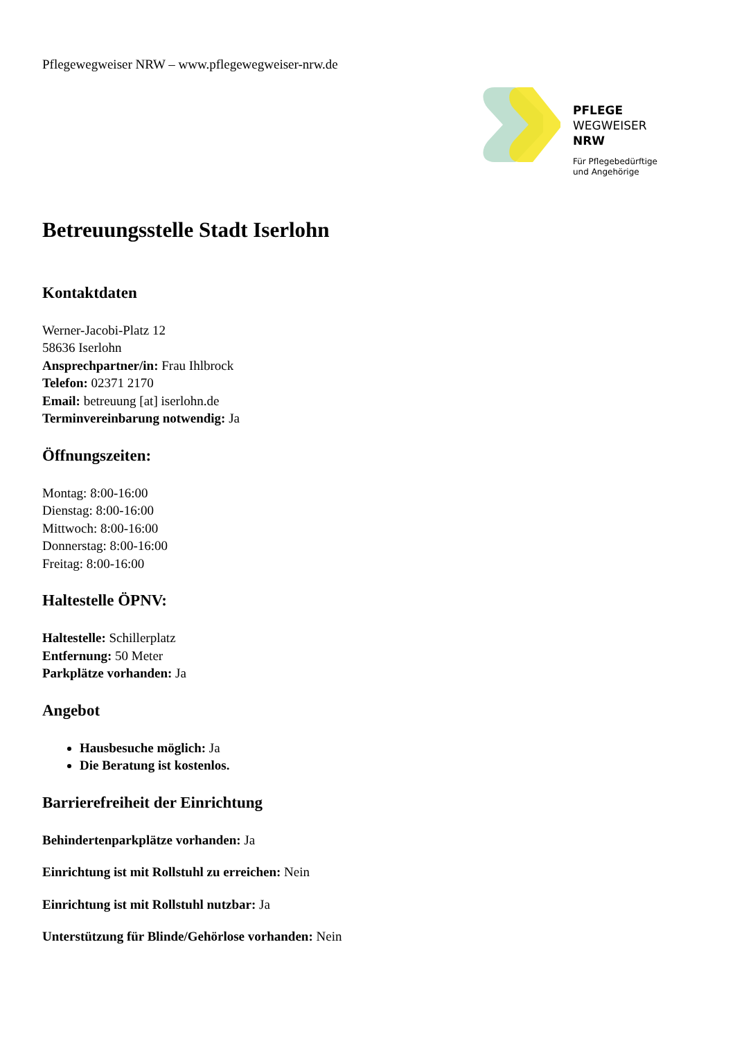Pflegewegweiser NRW – www.pflegewegweiser-nrw.de
PFLEGE
WEGWEISER
NRW
Für Pflegebedürftige
und Angehörige
Betreuungsstelle Stadt Iserlohn
Kontaktdaten
Werner-Jacobi-Platz 12
58636 Iserlohn
Ansprechpartner/in: Frau Ihlbrock
Telefon: 02371 2170
Email: betreuung [at] iserlohn.de
Terminvereinbarung notwendig: Ja
Öffnungszeiten:
Montag: 8:00-16:00
Dienstag: 8:00-16:00
Mittwoch: 8:00-16:00
Donnerstag: 8:00-16:00
Freitag: 8:00-16:00
Haltestelle ÖPNV:
Haltestelle: Schillerplatz
Entfernung: 50 Meter
Parkplätze vorhanden: Ja
Angebot
Hausbesuche möglich: Ja
Die Beratung ist kostenlos.
Barrierefreiheit der Einrichtung
Behindertenparkplätze vorhanden: Ja
Einrichtung ist mit Rollstuhl zu erreichen: Nein
Einrichtung ist mit Rollstuhl nutzbar: Ja
Unterstützung für Blinde/Gehörlose vorhanden: Nein